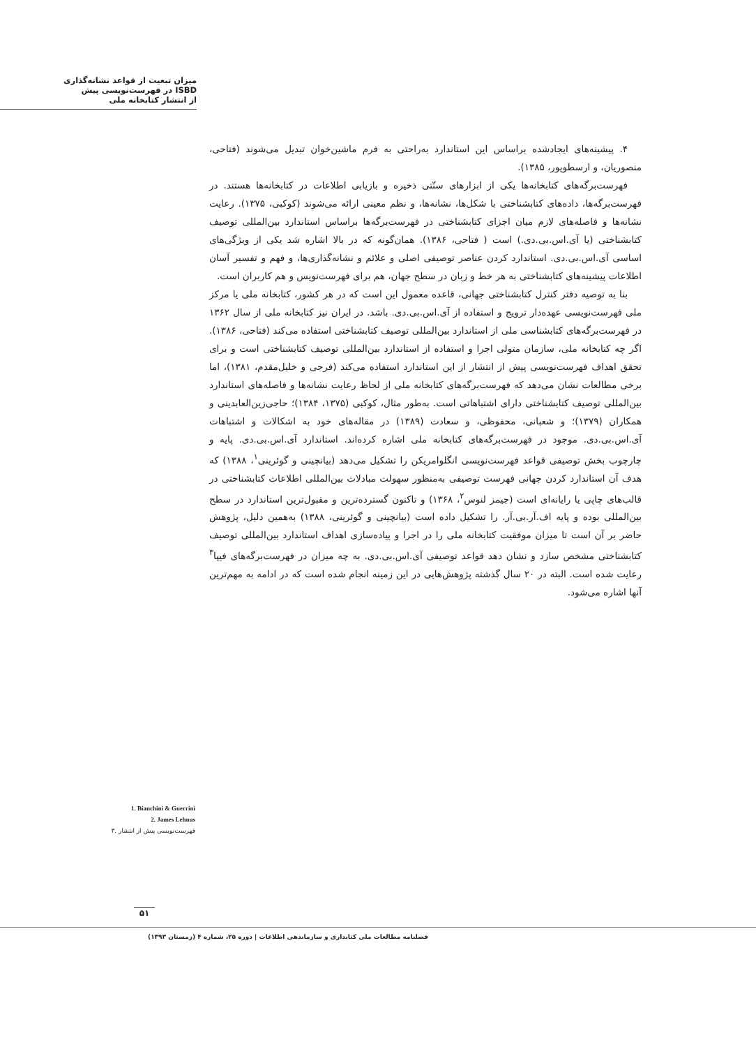میزان تبعیت از قواعد نشانه‌گذاری
ISBD در فهرست‌نویسی پیش
از انتشار کتابخانه ملی
۴. پیشینه‌های ایجادشده براساس این استاندارد به‌راحتی به فرم ماشین‌خوان تبدیل می‌شوند (فتاحی، منصوریان، و ارسطوپور، ۱۳۸۵).
فهرست‌برگه‌های کتابخانه‌ها یکی از ابزارهای سنّتی ذخیره و بازیابی اطلاعات در کتابخانه‌ها هستند. در فهرست‌برگه‌ها، داده‌های کتابشناختی با شکل‌ها، نشانه‌ها، و نظم معینی ارائه می‌شوند (کوکبی، ۱۳۷۵). رعایت نشانه‌ها و فاصله‌های لازم میان اجزای کتابشناختی در فهرست‌برگه‌ها براساس استاندارد بین‌المللی توصیف کتابشناختی (یا آی.اس.بی.دی.) است ( فتاحی، ۱۳۸۶). همان‌گونه که در بالا اشاره شد یکی از ویژگی‌های اساسی آی.اس.بی.دی. استاندارد کردن عناصر توصیفی اصلی و علائم و نشانه‌گذاری‌ها، و فهم و تفسیر آسان اطلاعات پیشینه‌های کتابشناختی به هر خط و زبان در سطح جهان، هم برای فهرست‌نویس و هم کاربران است.
بنا به توصیه دفتر کنترل کتابشناختی جهانی، قاعده معمول این است که در هر کشور، کتابخانه ملی یا مرکز ملی فهرست‌نویسی عهده‌دار ترویج و استفاده از آی.اس.بی.دی. باشد. در ایران نیز کتابخانه ملی از سال ۱۳۶۲ در فهرست‌برگه‌های کتابشناسی ملی از استاندارد بین‌المللی توصیف کتابشناختی استفاده می‌کند (فتاحی، ۱۳۸۶). اگر چه کتابخانه ملی، سازمان متولی اجرا و استفاده از استاندارد بین‌المللی توصیف کتابشناختی است و برای تحقق اهداف فهرست‌نویسی پیش از انتشار از این استاندارد استفاده می‌کند (فرجی و خلیل‌مقدم، ۱۳۸۱)، اما برخی مطالعات نشان می‌دهد که فهرست‌برگه‌های کتابخانه ملی از لحاظ رعایت نشانه‌ها و فاصله‌های استاندارد بین‌المللی توصیف کتابشناختی دارای اشتباهاتی است. به‌طور مثال، کوکبی (۱۳۷۵، ۱۳۸۴)؛ حاجی‌زین‌العابدینی و همکاران (۱۳۷۹)؛ و شعبانی، محفوظی، و سعادت (۱۳۸۹) در مقاله‌های خود به اشکالات و اشتباهات آی.اس.بی.دی. موجود در فهرست‌برگه‌های کتابخانه ملی اشاره کرده‌اند. استاندارد آی.اس.بی.دی. پایه و چارچوب بخش توصیفی قواعد فهرست‌نویسی انگلوامریکن را تشکیل می‌دهد (بیانچینی و گوئرینی<sup>۱</sup>، ۱۳۸۸) که هدف آن استاندارد کردن جهانی فهرست توصیفی به‌منظور سهولت مبادلات بین‌المللی اطلاعات کتابشناختی در قالب‌های چاپی یا رایانه‌ای است (جیمز لنوس<sup>۲</sup>، ۱۳۶۸) و تاکنون گسترده‌ترین و مقبول‌ترین استاندارد در سطح بین‌المللی بوده و پایه اف.آر.بی.آر. را تشکیل داده است (بیانچینی و گوئرینی، ۱۳۸۸) به‌همین دلیل، پژوهش حاضر بر آن است تا میزان موفقیت کتابخانه ملی را در اجرا و پیاده‌سازی اهداف استاندارد بین‌المللی توصیف کتابشناختی مشخص سازد و نشان دهد قواعد توصیفی آی.اس.بی.دی. به چه میزان در فهرست‌برگه‌های فیپا<sup>۳</sup> رعایت شده است. البته در ۲۰ سال گذشته پژوهش‌هایی در این زمینه انجام شده است که در ادامه به مهم‌ترین آنها اشاره می‌شود.
1. Bianchini & Guerrini
2. James Lehnus
۳. فهرست‌نویسی پیش از انتشار
۵۱
فصلنامه مطالعات ملی کتابداری و سازماندهی اطلاعات | دوره ۲۵، شماره ۴ (زمستان ۱۳۹۳)